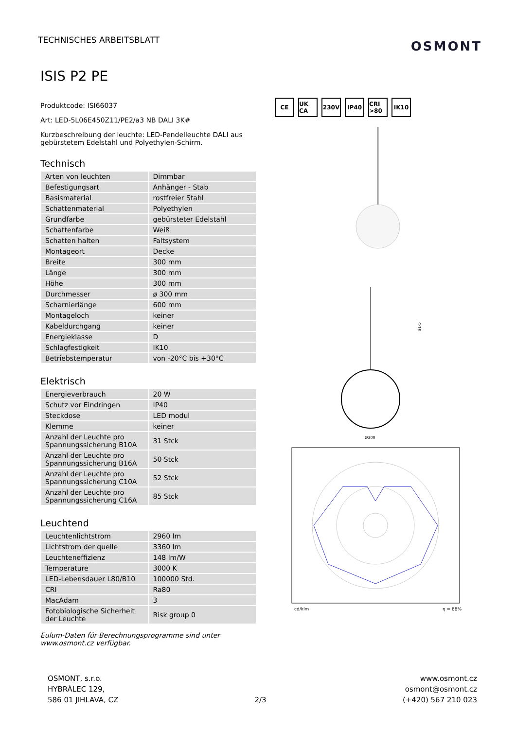TECHNISCHES ARBEITSBLATT
OSMONT
ISIS P2 PE
Produktcode: ISI66037
Art: LED-5L06E450Z11/PE2/a3 NB DALI 3K#
Kurzbeschreibung der leuchte: LED-Pendelleuchte DALI aus gebürstetem Edelstahl und Polyethylen-Schirm.
Technisch
| Arten von leuchten | Dimmbar |
| Befestigungsart | Anhänger - Stab |
| Basismaterial | rostfreier Stahl |
| Schattenmaterial | Polyethylen |
| Grundfarbe | gebürsteter Edelstahl |
| Schattenfarbe | Weiß |
| Schatten halten | Faltsystem |
| Montageort | Decke |
| Breite | 300 mm |
| Länge | 300 mm |
| Höhe | 300 mm |
| Durchmesser | ø 300 mm |
| Scharnierlänge | 600 mm |
| Montageloch | keiner |
| Kabeldurchgang | keiner |
| Energieklasse | D |
| Schlagfestigkeit | IK10 |
| Betriebstemperatur | von -20°C bis +30°C |
Elektrisch
| Energieverbrauch | 20 W |
| Schutz vor Eindringen | IP40 |
| Steckdose | LED modul |
| Klemme | keiner |
| Anzahl der Leuchte pro Spannungssicherung B10A | 31 Stck |
| Anzahl der Leuchte pro Spannungssicherung B16A | 50 Stck |
| Anzahl der Leuchte pro Spannungssicherung C10A | 52 Stck |
| Anzahl der Leuchte pro Spannungssicherung C16A | 85 Stck |
Leuchtend
| Leuchtenlichtstrom | 2960 lm |
| Lichtstrom der quelle | 3360 lm |
| Leuchteneffizienz | 148 lm/W |
| Temperature | 3000 K |
| LED-Lebensdauer L80/B10 | 100000 Std. |
| CRI | Ra80 |
| MacAdam | 3 |
| Fotobiologische Sicherheit der Leuchte | Risk group 0 |
Eulum-Daten für Berechnungsprogramme sind unter www.osmont.cz verfügbar.
CE UK CA 230V IP40 CRI >80 IK10
a1-5
Ø300
cd/klm
η = 88%
OSMONT, s.r.o.
HYBRÁLEC 129,
586 01 JIHLAVA, CZ
2/3 www.osmont.cz
osmont@osmont.cz
(+420) 567 210 023